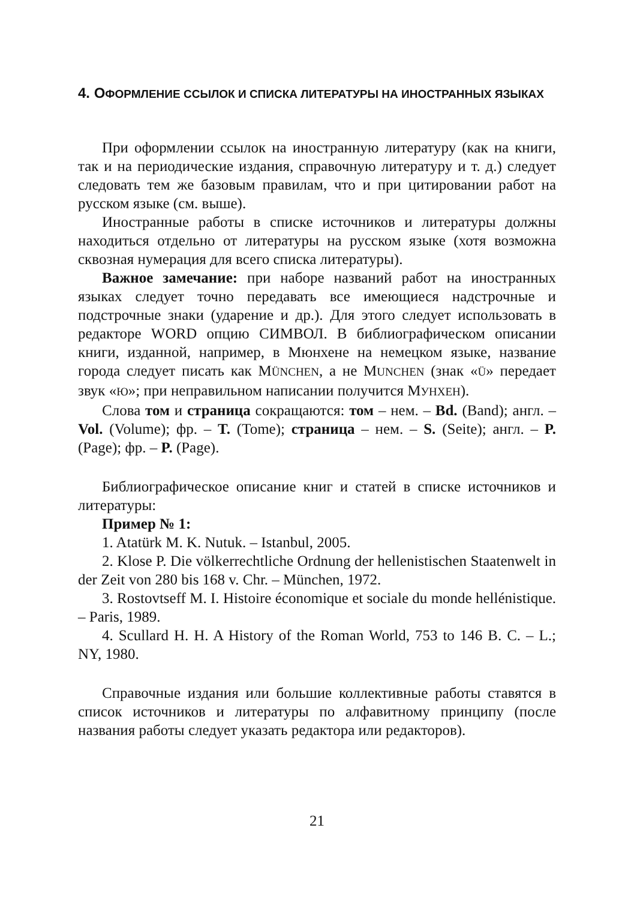4. ОФОРМЛЕНИЕ ССЫЛОК И СПИСКА ЛИТЕРАТУРЫ НА ИНОСТРАННЫХ ЯЗЫКАХ
При оформлении ссылок на иностранную литературу (как на книги, так и на периодические издания, справочную литературу и т. д.) следует следовать тем же базовым правилам, что и при цитировании работ на русском языке (см. выше).
Иностранные работы в списке источников и литературы должны находиться отдельно от литературы на русском языке (хотя возможна сквозная нумерация для всего списка литературы).
Важное замечание: при наборе названий работ на иностранных языках следует точно передавать все имеющиеся надстрочные и подстрочные знаки (ударение и др.). Для этого следует использовать в редакторе WORD опцию СИМВОЛ. В библиографическом описании книги, изданной, например, в Мюнхене на немецком языке, название города следует писать как MÜNCHEN, а не MUNCHEN (знак «Ü» передает звук «Ю»; при неправильном написании получится МУНХЕН).
Слова том и страница сокращаются: том – нем. – Bd. (Band); англ. – Vol. (Volume); фр. – T. (Tome); страница – нем. – S. (Seite); англ. – P. (Page); фр. – P. (Page).
Библиографическое описание книг и статей в списке источников и литературы:
Пример № 1:
1. Atatürk M. K. Nutuk. – Istanbul, 2005.
2. Klose P. Die völkerrechtliche Ordnung der hellenistischen Staatenwelt in der Zeit von 280 bis 168 v. Chr. – München, 1972.
3. Rostovtseff M. I. Histoire économique et sociale du monde hellénistique. – Paris, 1989.
4. Scullard H. H. A History of the Roman World, 753 to 146 B. C. – L.; NY, 1980.
Справочные издания или большие коллективные работы ставятся в список источников и литературы по алфавитному принципу (после названия работы следует указать редактора или редакторов).
21